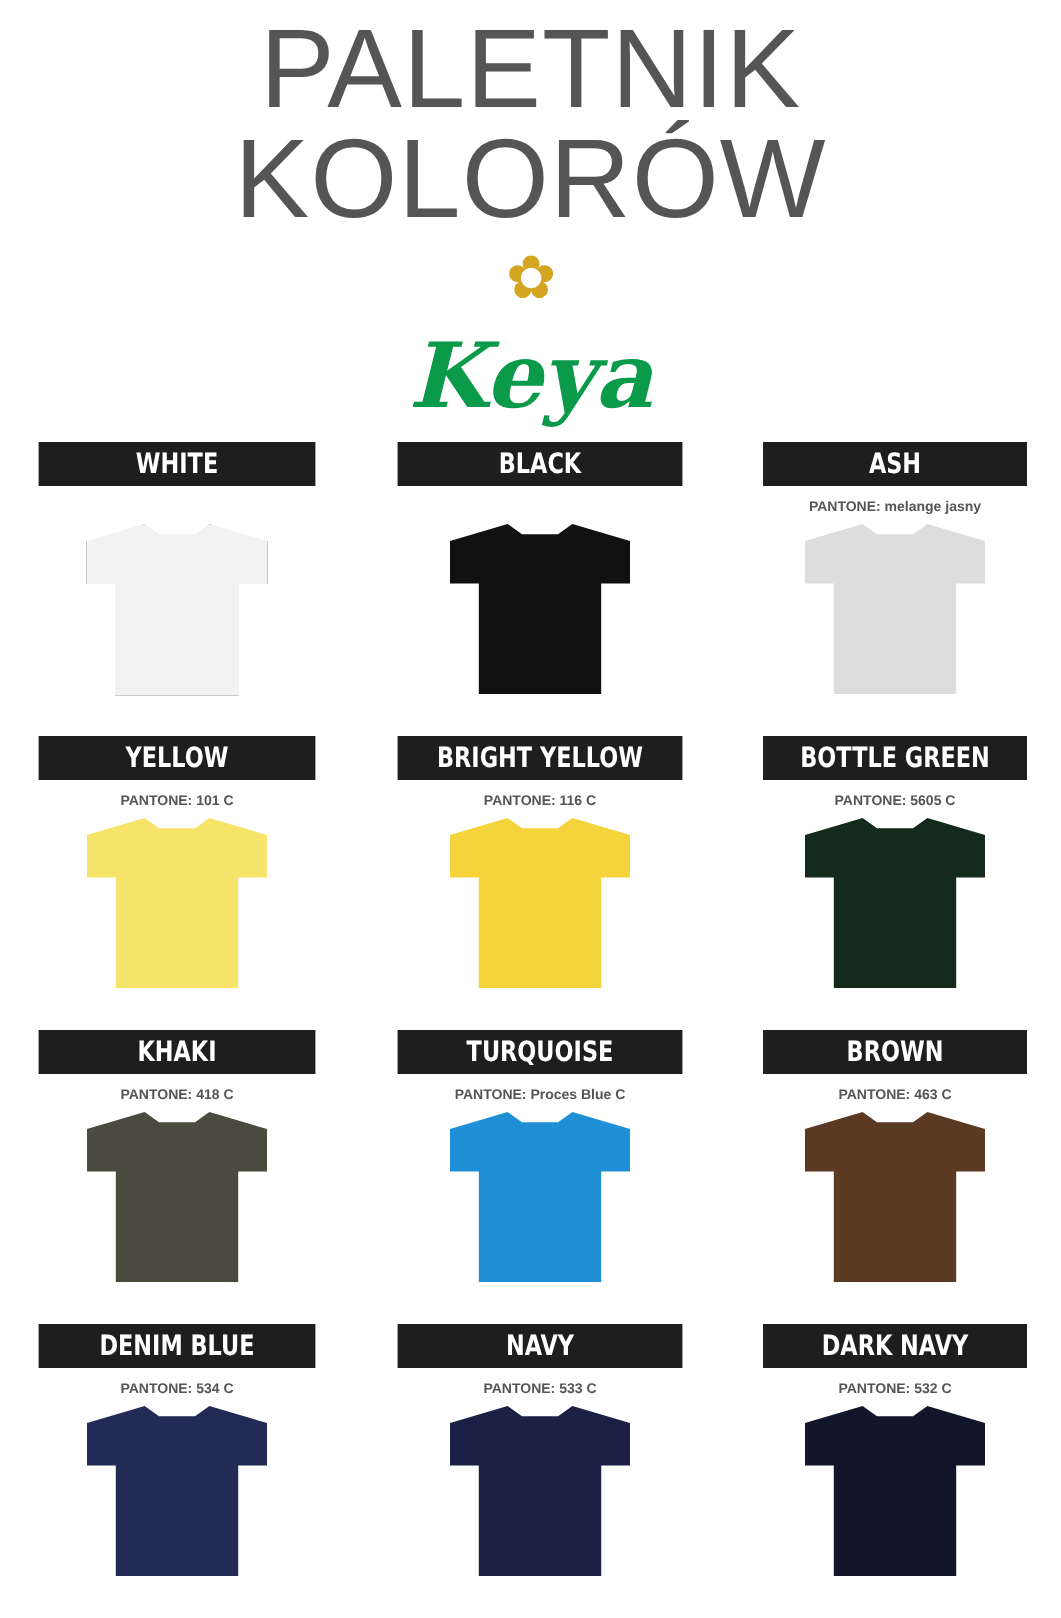PALETNIK KOLORÓW
✿
Keya
WHITE
BLACK
ASH
PANTONE: melange jasny
YELLOW
PANTONE: 101 C
BRIGHT YELLOW
PANTONE: 116 C
BOTTLE GREEN
PANTONE: 5605 C
KHAKI
PANTONE: 418 C
TURQUOISE
PANTONE: Proces Blue C
BROWN
PANTONE: 463 C
DENIM BLUE
PANTONE: 534 C
NAVY
PANTONE: 533 C
DARK NAVY
PANTONE: 532 C